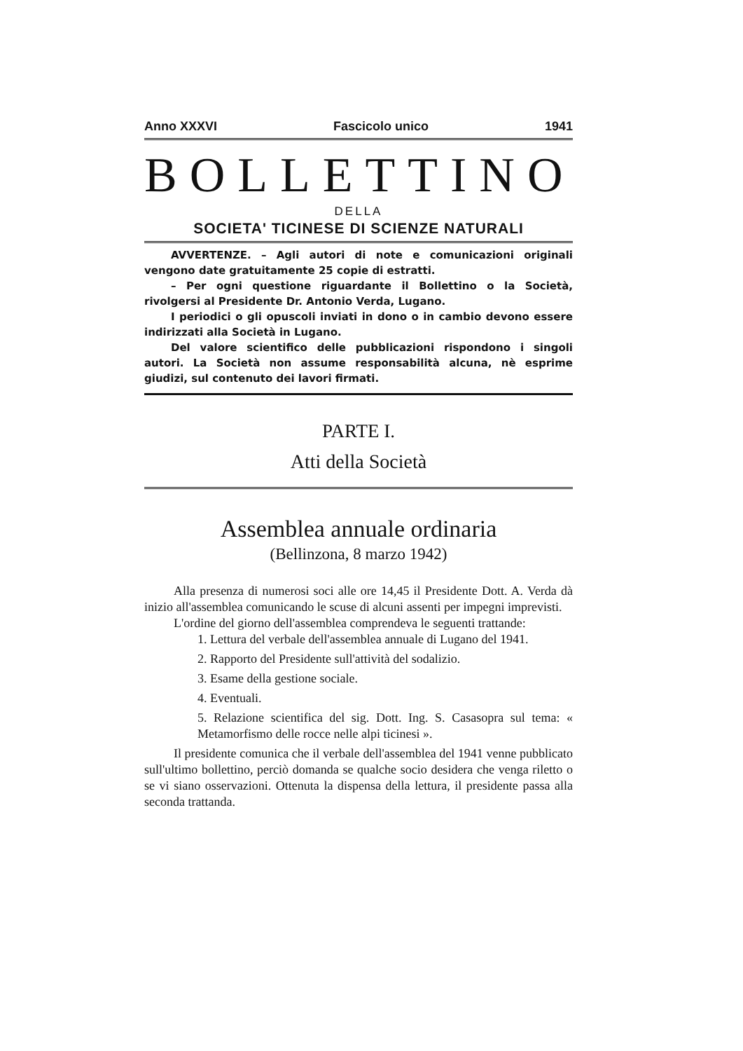Anno XXXVI Fascicolo unico 1941
BOLLETTINO
DELLA
SOCIETA' TICINESE DI SCIENZE NATURALI
AVVERTENZE. – Agli autori di note e comunicazioni originali vengono date gratuitamente 25 copie di estratti.
– Per ogni questione riguardante il Bollettino o la Società, rivolgersi al Presidente Dr. Antonio Verda, Lugano.
I periodici o gli opuscoli inviati in dono o in cambio devono essere indirizzati alla Società in Lugano.
Del valore scientifico delle pubblicazioni rispondono i singoli autori. La Società non assume responsabilità alcuna, nè esprime giudizi, sul contenuto dei lavori firmati.
PARTE I.
Atti della Società
Assemblea annuale ordinaria
(Bellinzona, 8 marzo 1942)
Alla presenza di numerosi soci alle ore 14,45 il Presidente Dott. A. Verda dà inizio all'assemblea comunicando le scuse di alcuni assenti per impegni imprevisti.
L'ordine del giorno dell'assemblea comprendeva le seguenti trattande:
1. Lettura del verbale dell'assemblea annuale di Lugano del 1941.
2. Rapporto del Presidente sull'attività del sodalizio.
3. Esame della gestione sociale.
4. Eventuali.
5. Relazione scientifica del sig. Dott. Ing. S. Casasopra sul tema: « Metamorfismo delle rocce nelle alpi ticinesi ».
Il presidente comunica che il verbale dell'assemblea del 1941 venne pubblicato sull'ultimo bollettino, perciò domanda se qualche socio desidera che venga riletto o se vi siano osservazioni. Ottenuta la dispensa della lettura, il presidente passa alla seconda trattanda.